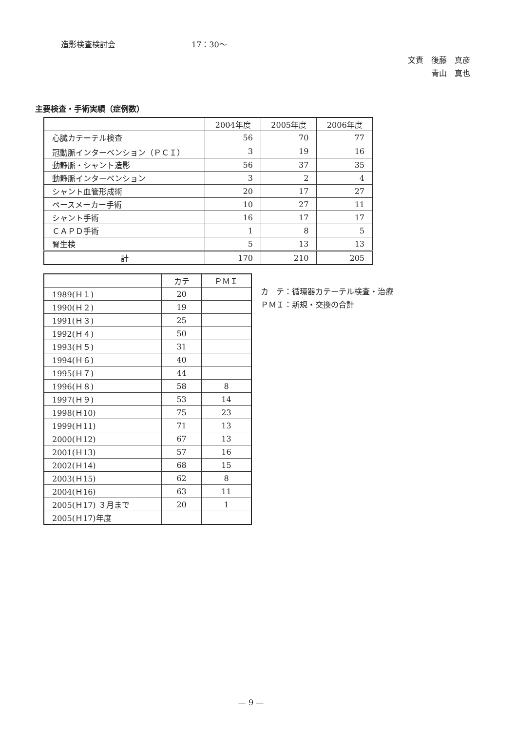造影検査検討会 17：30～
文責　後藤　真彦
青山　真也
主要検査・手術実績（症例数）
| | 2004年度 | 2005年度 | 2006年度 |
| --- | --- | --- | --- |
| 心臓カテーテル検査 | 56 | 70 | 77 |
| 冠動脈インターベンション（ＰＣＩ） | 3 | 19 | 16 |
| 動静脈・シャント造影 | 56 | 37 | 35 |
| 動静脈インターベンション | 3 | 2 | 4 |
| シャント血管形成術 | 20 | 17 | 27 |
| ペースメーカー手術 | 10 | 27 | 11 |
| シャント手術 | 16 | 17 | 17 |
| ＣＡＰＤ手術 | 1 | 8 | 5 |
| 腎生検 | 5 | 13 | 13 |
| 計 | 170 | 210 | 205 |
| | カテ | ＰＭＩ |
| --- | --- | --- |
| 1989(Ｈ１) | 20 | |
| 1990(Ｈ２) | 19 | |
| 1991(Ｈ３) | 25 | |
| 1992(Ｈ４) | 50 | |
| 1993(Ｈ５) | 31 | |
| 1994(Ｈ６) | 40 | |
| 1995(Ｈ７) | 44 | |
| 1996(Ｈ８) | 58 | 8 |
| 1997(Ｈ９) | 53 | 14 |
| 1998(Ｈ10) | 75 | 23 |
| 1999(Ｈ11) | 71 | 13 |
| 2000(Ｈ12) | 67 | 13 |
| 2001(Ｈ13) | 57 | 16 |
| 2002(Ｈ14) | 68 | 15 |
| 2003(Ｈ15) | 62 | 8 |
| 2004(Ｈ16) | 63 | 11 |
| 2005(Ｈ17) ３月まで | 20 | 1 |
| 2005(Ｈ17)年度 | | |
カ　テ：循環器カテーテル検査・治療
ＰＭＩ：新規・交換の合計
— 9 —